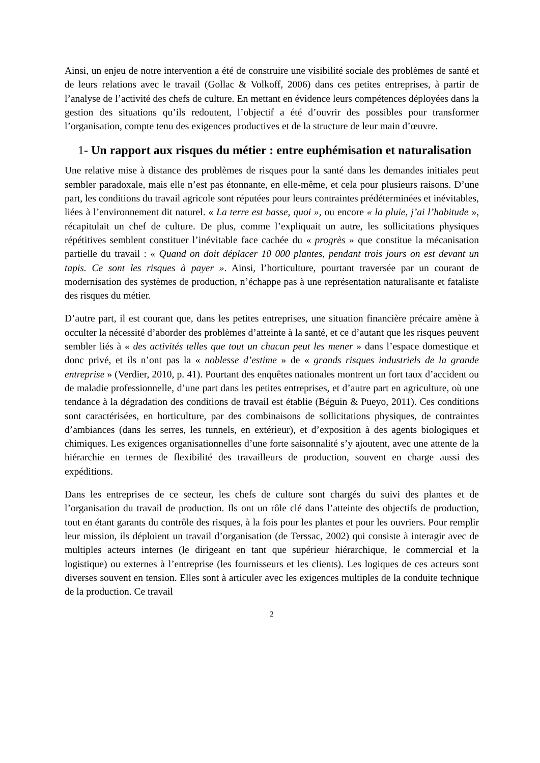Ainsi, un enjeu de notre intervention a été de construire une visibilité sociale des problèmes de santé et de leurs relations avec le travail (Gollac & Volkoff, 2006) dans ces petites entreprises, à partir de l’analyse de l’activité des chefs de culture. En mettant en évidence leurs compétences déployées dans la gestion des situations qu’ils redoutent, l’objectif a été d’ouvrir des possibles pour transformer l’organisation, compte tenu des exigences productives et de la structure de leur main d’œuvre.
1- Un rapport aux risques du métier : entre euphémisation et naturalisation
Une relative mise à distance des problèmes de risques pour la santé dans les demandes initiales peut sembler paradoxale, mais elle n’est pas étonnante, en elle-même, et cela pour plusieurs raisons. D’une part, les conditions du travail agricole sont réputées pour leurs contraintes prédéterminées et inévitables, liées à l’environnement dit naturel. « La terre est basse, quoi », ou encore « la pluie, j’ai l’habitude », récapitulait un chef de culture. De plus, comme l’expliquait un autre, les sollicitations physiques répétitives semblent constituer l’inévitable face cachée du « progrès » que constitue la mécanisation partielle du travail : « Quand on doit déplacer 10 000 plantes, pendant trois jours on est devant un tapis. Ce sont les risques à payer ». Ainsi, l’horticulture, pourtant traversée par un courant de modernisation des systèmes de production, n’échappe pas à une représentation naturalisante et fataliste des risques du métier.
D’autre part, il est courant que, dans les petites entreprises, une situation financière précaire amène à occulter la nécessité d’aborder des problèmes d’atteinte à la santé, et ce d’autant que les risques peuvent sembler liés à « des activités telles que tout un chacun peut les mener » dans l’espace domestique et donc privé, et ils n’ont pas la « noblesse d’estime » de « grands risques industriels de la grande entreprise » (Verdier, 2010, p. 41). Pourtant des enquêtes nationales montrent un fort taux d’accident ou de maladie professionnelle, d’une part dans les petites entreprises, et d’autre part en agriculture, où une tendance à la dégradation des conditions de travail est établie (Béguin & Pueyo, 2011). Ces conditions sont caractérisées, en horticulture, par des combinaisons de sollicitations physiques, de contraintes d’ambiances (dans les serres, les tunnels, en extérieur), et d’exposition à des agents biologiques et chimiques. Les exigences organisationnelles d’une forte saisonnalité s’y ajoutent, avec une attente de la hiérarchie en termes de flexibilité des travailleurs de production, souvent en charge aussi des expéditions.
Dans les entreprises de ce secteur, les chefs de culture sont chargés du suivi des plantes et de l’organisation du travail de production. Ils ont un rôle clé dans l’atteinte des objectifs de production, tout en étant garants du contrôle des risques, à la fois pour les plantes et pour les ouvriers. Pour remplir leur mission, ils déploient un travail d’organisation (de Terssac, 2002) qui consiste à interagir avec de multiples acteurs internes (le dirigeant en tant que supérieur hiérarchique, le commercial et la logistique) ou externes à l’entreprise (les fournisseurs et les clients). Les logiques de ces acteurs sont diverses souvent en tension. Elles sont à articuler avec les exigences multiples de la conduite technique de la production. Ce travail
2